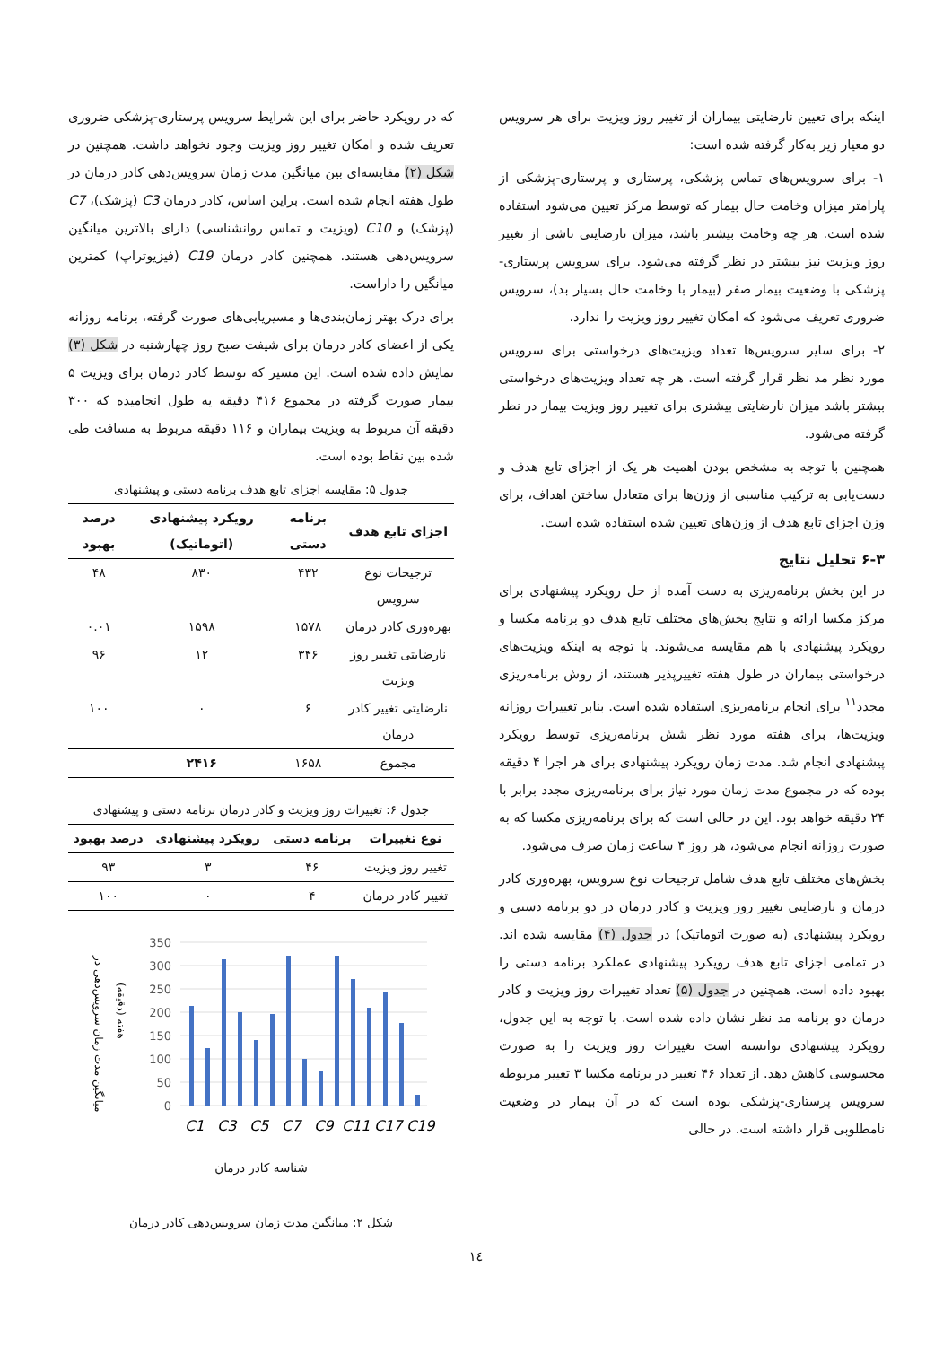اینکه برای تعیین نارضایتی بیماران از تغییر روز ویزیت برای هر سرویس دو معیار زیر به‌کار گرفته شده است:
۱- برای سرویس‌های تماس پزشکی، پرستاری و پرستاری-پزشکی از پارامتر میزان وخامت حال بیمار که توسط مرکز تعیین می‌شود استفاده شده است. هر چه وخامت بیشتر باشد، میزان نارضایتی ناشی از تغییر روز ویزیت نیز بیشتر در نظر گرفته می‌شود. برای سرویس پرستاری-پزشکی با وضعیت بیمار صفر (بیمار با وخامت حال بسیار بد)، سرویس ضروری تعریف می‌شود که امکان تغییر روز ویزیت را ندارد.
۲- برای سایر سرویس‌ها تعداد ویزیت‌های درخواستی برای سرویس مورد نظر مد نظر قرار گرفته است. هر چه تعداد ویزیت‌های درخواستی بیشتر باشد میزان نارضایتی بیشتری برای تغییر روز ویزیت بیمار در نظر گرفته می‌شود.
همچنین با توجه به مشخص بودن اهمیت هر یک از اجزای تابع هدف و دست‌یابی به ترکیب مناسبی از وزن‌ها برای متعادل ساختن اهداف، برای وزن اجزای تابع هدف از وزن‌های تعیین شده استفاده شده است.
۶-۳ تحلیل نتایج
در این بخش برنامه‌ریزی به دست آمده از حل رویکرد پیشنهادی برای مرکز مکسا ارائه و نتایج بخش‌های مختلف تابع هدف دو برنامه مکسا و رویکرد پیشنهادی با هم مقایسه می‌شوند. با توجه به اینکه ویزیت‌های درخواستی بیماران در طول هفته تغییرپذیر هستند، از روش برنامه‌ریزی مجدد<sup>۱۱</sup> برای انجام برنامه‌ریزی استفاده شده است. بنابر تغییرات روزانه ویزیت‌ها، برای هفته مورد نظر شش برنامه‌ریزی توسط رویکرد پیشنهادی انجام شد. مدت زمان رویکرد پیشنهادی برای هر اجرا ۴ دقیقه بوده که در مجموع مدت زمان مورد نیاز برای برنامه‌ریزی مجدد برابر با ۲۴ دقیقه خواهد بود. این در حالی است که برای برنامه‌ریزی مکسا که به صورت روزانه انجام می‌شود، هر روز ۴ ساعت زمان صرف می‌شود.
بخش‌های مختلف تابع هدف شامل ترجیحات نوع سرویس، بهره‌وری کادر درمان و نارضایتی تغییر روز ویزیت و کادر درمان در دو برنامه دستی و رویکرد پیشنهادی (به صورت اتوماتیک) در جدول (۴) مقایسه شده اند. در تمامی اجزای تابع هدف رویکرد پیشنهادی عملکرد برنامه دستی را بهبود داده است. همچنین در جدول (۵) تعداد تغییرات روز ویزیت و کادر درمان دو برنامه مد نظر نشان داده شده است. با توجه به این جدول، رویکرد پیشنهادی توانسته است تغییرات روز ویزیت را به صورت محسوسی کاهش دهد. از تعداد ۴۶ تغییر در برنامه مکسا ۳ تغییر مربوطه سرویس پرستاری-پزشکی بوده است که در آن بیمار در وضعیت نامطلوبی قرار داشته است. در حالی
که در رویکرد حاضر برای این شرایط سرویس پرستاری-پزشکی ضروری تعریف شده و امکان تغییر روز ویزیت وجود نخواهد داشت. همچنین در شکل (۲) مقایسه‌ای بین میانگین مدت زمان سرویس‌دهی کادر درمان در طول هفته انجام شده است. براین اساس، کادر درمان C3 (پزشک)، C7 (پزشک) و C10 (ویزیت و تماس روانشناسی) دارای بالاترین میانگین سرویس‌دهی هستند. همچنین کادر درمان C19 (فیزیوتراپ) کمترین میانگین را داراست.
برای درک بهتر زمان‌بندی‌ها و مسیریابی‌های صورت گرفته، برنامه روزانه یکی از اعضای کادر درمان برای شیفت صبح روز چهارشنبه در شکل (۳) نمایش داده شده است. این مسیر که توسط کادر درمان برای ویزیت ۵ بیمار صورت گرفته در مجموع ۴۱۶ دقیقه یه طول انجامیده که ۳۰۰ دقیقه آن مربوط به ویزیت بیماران و ۱۱۶ دقیقه مربوط به مسافت طی شده بین نقاط بوده است.
جدول ۵: مقایسه اجزای تابع هدف برنامه دستی و پیشنهادی
| اجزای تابع هدف | برنامه دستی | رویکرد پیشنهادی (اتوماتیک) | درصد بهبود |
| --- | --- | --- | --- |
| ترجیحات نوع سرویس | ۴۳۲ | ۸۳۰ | ۴۸ |
| بهره‌وری کادر درمان | ۱۵۷۸ | ۱۵۹۸ | ۰.۰۱ |
| نارضایتی تغییر روز ویزیت | ۳۴۶ | ۱۲ | ۹۶ |
| نارضایتی تغییر کادر درمان | ۶ | ۰ | ۱۰۰ |
| مجموع | ۱۶۵۸ | ۲۴۱۶ | |
جدول ۶: تغییرات روز ویزیت و کادر درمان برنامه دستی و پیشنهادی
| نوع تغییرات | برنامه دستی | رویکرد پیشنهادی | درصد بهبود |
| --- | --- | --- | --- |
| تغییر روز ویزیت | ۴۶ | ۳ | ۹۳ |
| تغییر کادر درمان | ۴ | ۰ | ۱۰۰ |
350
300
250
200
150
100
50
0
C1
C3
C5
C7
C9
C11
C17
C19
میانگین مدت زمان سرویس‌دهی در
هفته (دقیقه)
شناسه کادر درمان
شکل ۲: میانگین مدت زمان سرویس‌دهی کادر درمان
۱٤